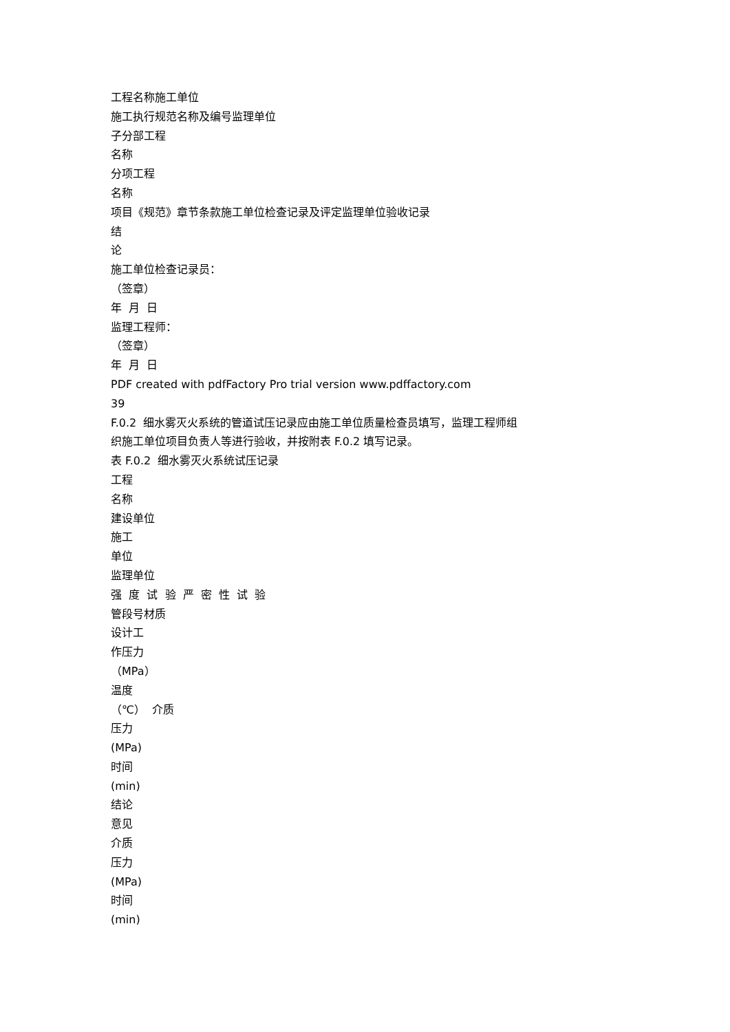工程名称施工单位
施工执行规范名称及编号监理单位
子分部工程
名称
分项工程
名称
项目《规范》章节条款施工单位检查记录及评定监理单位验收记录
结
论
施工单位检查记录员：
（签章）
年 月 日
监理工程师：
（签章）
年 月 日
PDF created with pdfFactory Pro trial version www.pdffactory.com
39
F.0.2 细水雾灭火系统的管道试压记录应由施工单位质量检查员填写，监理工程师组
织施工单位项目负责人等进行验收，并按附表 F.0.2 填写记录。
表 F.0.2 细水雾灭火系统试压记录
工程
名称
建设单位
施工
单位
监理单位
强 度 试 验 严 密 性 试 验
管段号材质
设计工
作压力
（MPa）
温度
（℃） 介质
压力
(MPa)
时间
(min)
结论
意见
介质
压力
(MPa)
时间
(min)